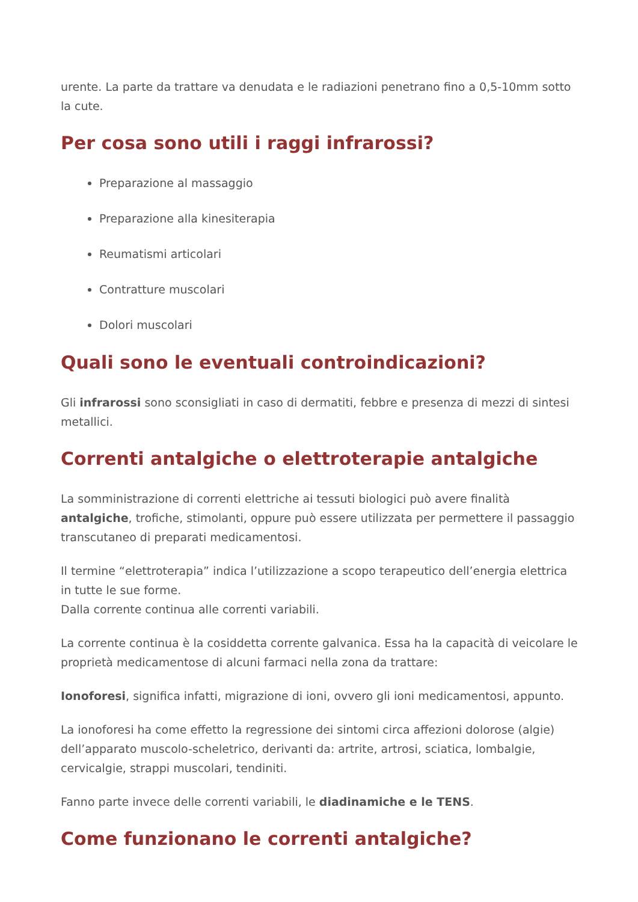urente. La parte da trattare va denudata e le radiazioni penetrano fino a 0,5-10mm sotto la cute.
Per cosa sono utili i raggi infrarossi?
Preparazione al massaggio
Preparazione alla kinesiterapia
Reumatismi articolari
Contratture muscolari
Dolori muscolari
Quali sono le eventuali controindicazioni?
Gli infrarossi sono sconsigliati in caso di dermatiti, febbre e presenza di mezzi di sintesi metallici.
Correnti antalgiche o elettroterapie antalgiche
La somministrazione di correnti elettriche ai tessuti biologici può avere finalità antalgiche, trofiche, stimolanti, oppure può essere utilizzata per permettere il passaggio transcutaneo di preparati medicamentosi.
Il termine “elettroterapia” indica l’utilizzazione a scopo terapeutico dell’energia elettrica in tutte le sue forme.
Dalla corrente continua alle correnti variabili.
La corrente continua è la cosiddetta corrente galvanica. Essa ha la capacità di veicolare le proprietà medicamentose di alcuni farmaci nella zona da trattare:
Ionoforesi, significa infatti, migrazione di ioni, ovvero gli ioni medicamentosi, appunto.
La ionoforesi ha come effetto la regressione dei sintomi circa affezioni dolorose (algie) dell’apparato muscolo-scheletrico, derivanti da: artrite, artrosi, sciatica, lombalgie, cervicalgie, strappi muscolari, tendiniti.
Fanno parte invece delle correnti variabili, le diadinamiche e le TENS.
Come funzionano le correnti antalgiche?